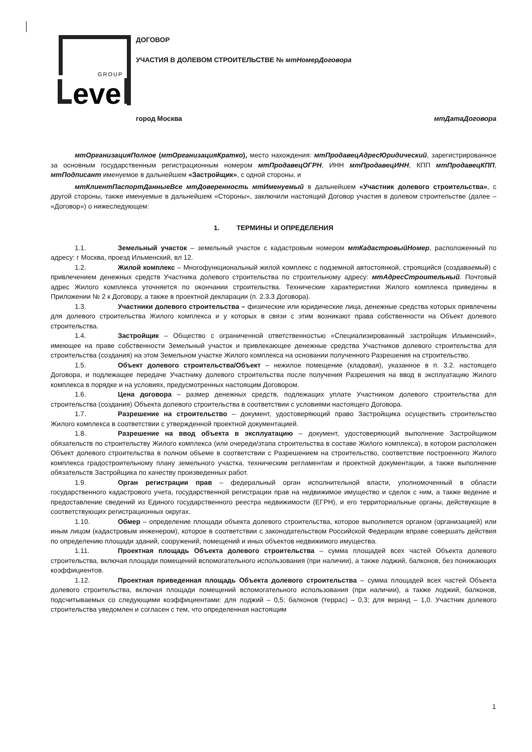GROUP
eve
ДОГОВОР
УЧАСТИЯ В ДОЛЕВОМ СТРОИТЕЛЬСТВЕ № мтНомерДоговора
город Москва мтДатаДоговора
мтОрганизацияПолное (мтОрганизацияКратко), место нахождения: мтПродавецАдресЮридический, зарегистрированное за основным государственным регистрационным номером мтПродавецОГРН, ИНН мтПродавецИНН, КПП мтПродавецКПП, мтПодписант именуемое в дальнейшем «Застройщик», с одной стороны, и
мтКлиентПаспортДанныеВсе мтДоверенность мтИменуемый в дальнейшем «Участник долевого строительства», с другой стороны, также именуемые в дальнейшем «Стороны», заключили настоящий Договор участия в долевом строительстве (далее – «Договор») о нижеследующем:
1. ТЕРМИНЫ И ОПРЕДЕЛЕНИЯ
1.1. Земельный участок – земельный участок с кадастровым номером мтКадастровыйНомер, расположенный по адресу: г Москва, проезд Ильменский, вл 12.
1.2. Жилой комплекс – Многофункциональный жилой комплекс с подземной автостоянкой, строящийся (создаваемый) с привлечением денежных средств Участника долевого строительства по строительному адресу: мтАдресСтроительный. Почтовый адрес Жилого комплекса уточняется по окончании строительства. Технические характеристики Жилого комплекса приведены в Приложении № 2 к Договору, а также в проектной декларации (п. 2.3.3 Договора).
1.3. Участники долевого строительства – физические или юридические лица, денежные средства которых привлечены для долевого строительства Жилого комплекса и у которых в связи с этим возникают права собственности на Объект долевого строительства.
1.4. Застройщик – Общество с ограниченной ответственностью «Специализированный застройщик Ильменский», имеющее на праве собственности Земельный участок и привлекающее денежные средства Участников долевого строительства для строительства (создания) на этом Земельном участке Жилого комплекса на основании полученного Разрешения на строительство.
1.5. Объект долевого строительства/Объект – нежилое помещение (кладовая), указанное в п. 3.2. настоящего Договора, и подлежащее передаче Участнику долевого строительства после получения Разрешения на ввод в эксплуатацию Жилого комплекса в порядке и на условиях, предусмотренных настоящим Договором.
1.6. Цена договора – размер денежных средств, подлежащих уплате Участником долевого строительства для строительства (создания) Объекта долевого строительства в соответствии с условиями настоящего Договора.
1.7. Разрешение на строительство – документ, удостоверяющий право Застройщика осуществить строительство Жилого комплекса в соответствии с утвержденной проектной документацией.
1.8. Разрешение на ввод объекта в эксплуатацию – документ, удостоверяющий выполнение Застройщиком обязательств по строительству Жилого комплекса (или очереди/этапа строительства в составе Жилого комплекса), в котором расположен Объект долевого строительства в полном объеме в соответствии с Разрешением на строительство, соответствие построенного Жилого комплекса градостроительному плану земельного участка, техническим регламентам и проектной документации, а также выполнение обязательств Застройщика по качеству произведенных работ.
1.9. Орган регистрации прав – федеральный орган исполнительной власти, уполномоченный в области государственного кадастрового учета, государственной регистрации прав на недвижимое имущество и сделок с ним, а также ведение и предоставление сведений из Единого государственного реестра недвижимости (ЕГРН), и его территориальные органы, действующие в соответствующих регистрационных округах.
1.10. Обмер – определение площади объекта долевого строительства, которое выполняется органом (организацией) или иным лицом (кадастровым инженером), которое в соответствии с законодательством Российской Федерации вправе совершать действия по определению площади зданий, сооружений, помещений и иных объектов недвижимого имущества.
1.11. Проектная площадь Объекта долевого строительства – сумма площадей всех частей Объекта долевого строительства, включая площади помещений вспомогательного использования (при наличии), а также лоджий, балконов, без понижающих коэффициентов.
1.12. Проектная приведенная площадь Объекта долевого строительства – сумма площадей всех частей Объекта долевого строительства, включая площади помещений вспомогательного использования (при наличии), а также лоджий, балконов, подсчитываемых со следующими коэффициентами: для лоджий – 0,5; балконов (террас) – 0,3; для веранд – 1,0. Участник долевого строительства уведомлен и согласен с тем, что определенная настоящим
1